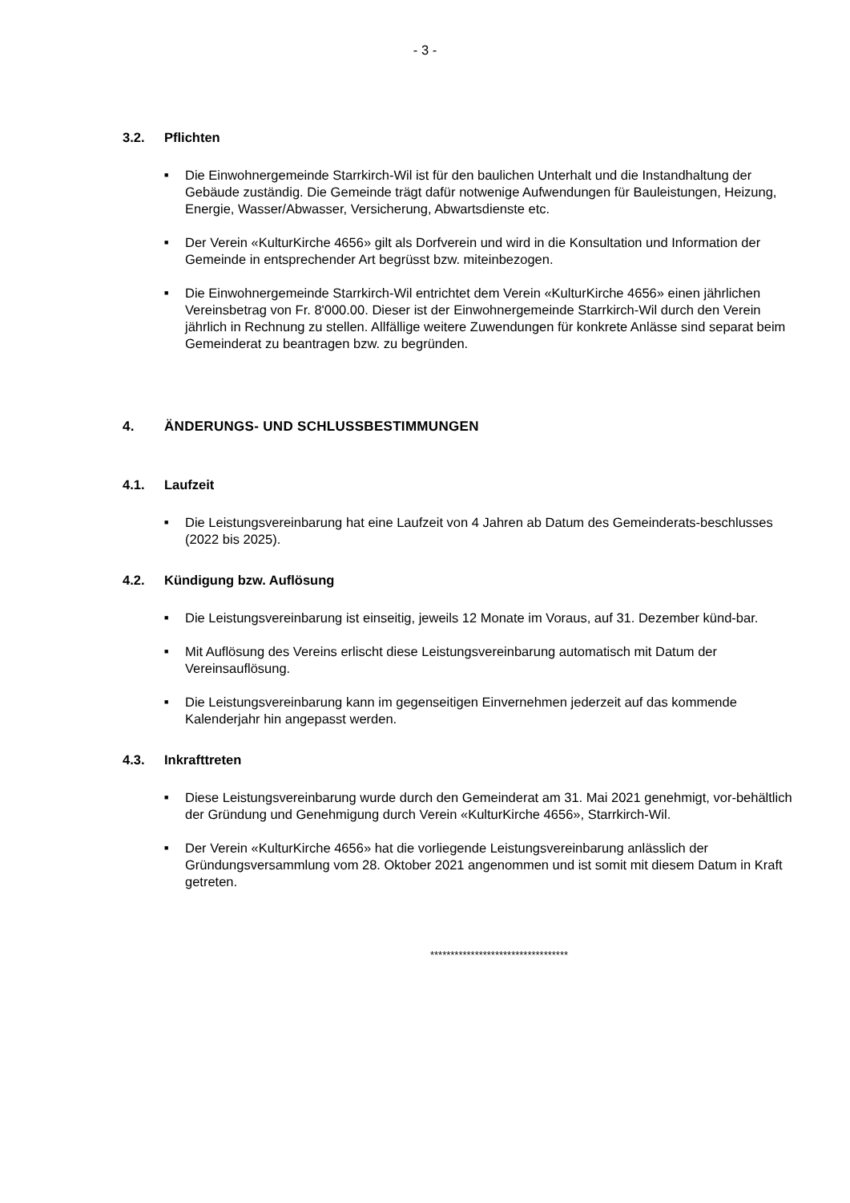- 3 -
3.2. Pflichten
■ Die Einwohnergemeinde Starrkirch-Wil ist für den baulichen Unterhalt und die Instandhaltung der Gebäude zuständig. Die Gemeinde trägt dafür notwenige Aufwendungen für Bauleistungen, Heizung, Energie, Wasser/Abwasser, Versicherung, Abwartsdienste etc.
■ Der Verein «KulturKirche 4656» gilt als Dorfverein und wird in die Konsultation und Information der Gemeinde in entsprechender Art begrüsst bzw. miteinbezogen.
■ Die Einwohnergemeinde Starrkirch-Wil entrichtet dem Verein «KulturKirche 4656» einen jährlichen Vereinsbetrag von Fr. 8'000.00. Dieser ist der Einwohnergemeinde Starrkirch-Wil durch den Verein jährlich in Rechnung zu stellen. Allfällige weitere Zuwendungen für konkrete Anlässe sind separat beim Gemeinderat zu beantragen bzw. zu begründen.
4. ÄNDERUNGS- UND SCHLUSSBESTIMMUNGEN
4.1. Laufzeit
■ Die Leistungsvereinbarung hat eine Laufzeit von 4 Jahren ab Datum des Gemeinderats-beschlusses (2022 bis 2025).
4.2. Kündigung bzw. Auflösung
■ Die Leistungsvereinbarung ist einseitig, jeweils 12 Monate im Voraus, auf 31. Dezember künd-bar.
■ Mit Auflösung des Vereins erlischt diese Leistungsvereinbarung automatisch mit Datum der Vereinsauflösung.
■ Die Leistungsvereinbarung kann im gegenseitigen Einvernehmen jederzeit auf das kommende Kalenderjahr hin angepasst werden.
4.3. Inkrafttreten
■ Diese Leistungsvereinbarung wurde durch den Gemeinderat am 31. Mai 2021 genehmigt, vor-behältlich der Gründung und Genehmigung durch Verein «KulturKirche 4656», Starrkirch-Wil.
■ Der Verein «KulturKirche 4656» hat die vorliegende Leistungsvereinbarung anlässlich der Gründungsversammlung vom 28. Oktober 2021 angenommen und ist somit mit diesem Datum in Kraft getreten.
**********************************